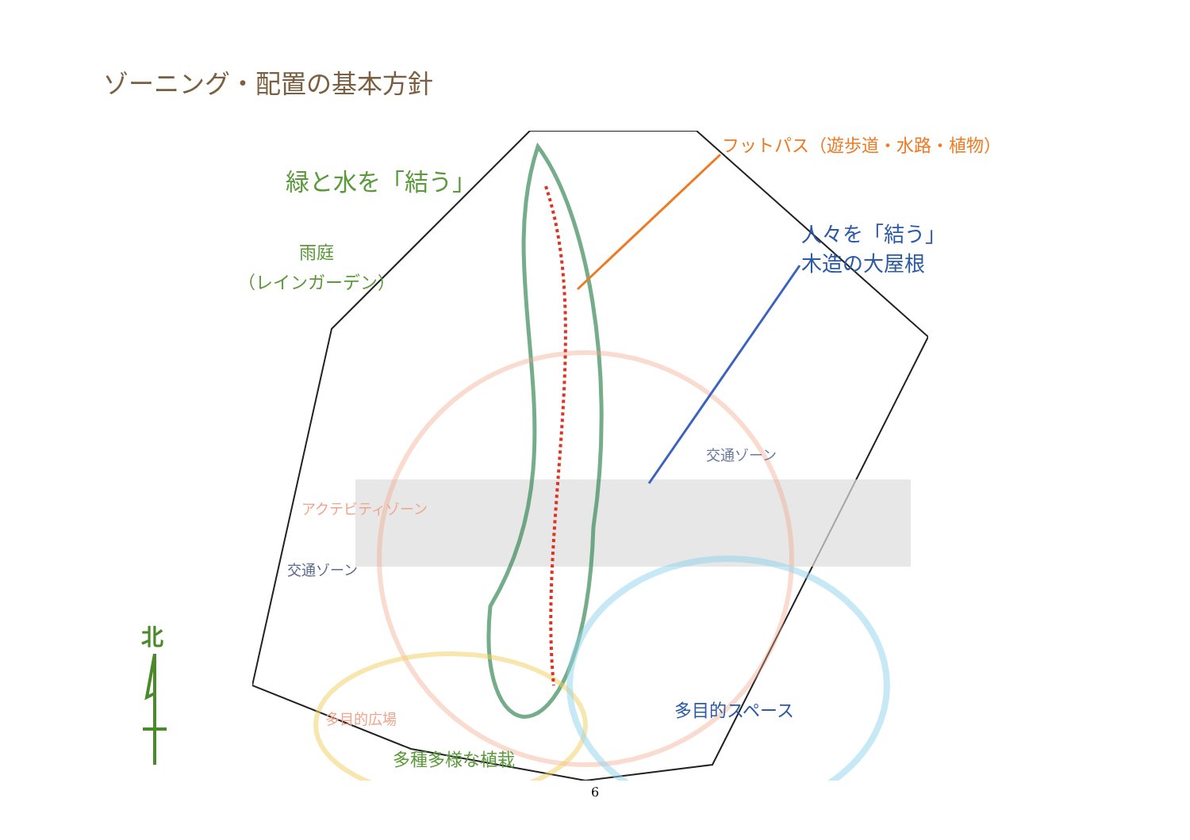ゾーニング・配置の基本方針
緑と水を「結う」
フットパス（遊歩道・水路・植物）
人々を「結う」
木造の大屋根
雨庭
（レインガーデン）
交通ゾーン
アクテビティゾーン
交通ゾーン
多目的広場 多目的スペース
多種多様な植栽
北
6